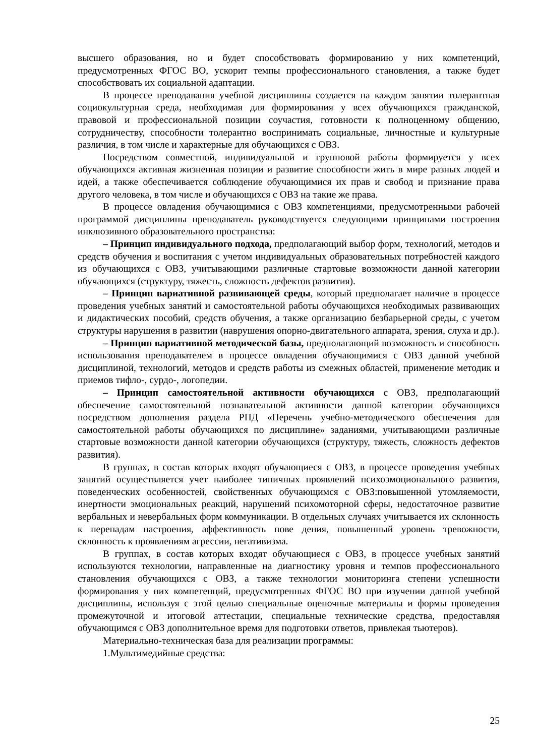высшего образования, но и будет способствовать формированию у них компетенций, предусмотренных ФГОС ВО, ускорит темпы профессионального становления, а также будет способствовать их социальной адаптации.
В процессе преподавания учебной дисциплины создается на каждом занятии толерантная социокультурная среда, необходимая для формирования у всех обучающихся гражданской, правовой и профессиональной позиции соучастия, готовности к полноценному общению, сотрудничеству, способности толерантно воспринимать социальные, личностные и культурные различия, в том числе и характерные для обучающихся с ОВЗ.
Посредством совместной, индивидуальной и групповой работы формируется у всех обучающихся активная жизненная позиции и развитие способности жить в мире разных людей и идей, а также обеспечивается соблюдение обучающимися их прав и свобод и признание права другого человека, в том числе и обучающихся с ОВЗ на такие же права.
В процессе овладения обучающимися с ОВЗ компетенциями, предусмотренными рабочей программой дисциплины преподаватель руководствуется следующими принципами построения инклюзивного образовательного пространства:
– Принцип индивидуального подхода, предполагающий выбор форм, технологий, методов и средств обучения и воспитания с учетом индивидуальных образовательных потребностей каждого из обучающихся с ОВЗ, учитывающими различные стартовые возможности данной категории обучающихся (структуру, тяжесть, сложность дефектов развития).
– Принцип вариативной развивающей среды, который предполагает наличие в процессе проведения учебных занятий и самостоятельной работы обучающихся необходимых развивающих и дидактических пособий, средств обучения, а также организацию безбарьерной среды, с учетом структуры нарушения в развитии (наврушения опорно-двигательного аппарата, зрения, слуха и др.).
– Принцип вариативной методической базы, предполагающий возможность и способность использования преподавателем в процессе овладения обучающимися с ОВЗ данной учебной дисциплиной, технологий, методов и средств работы из смежных областей, применение методик и приемов тифло-, сурдо-, логопедии.
– Принцип самостоятельной активности обучающихся с ОВЗ, предполагающий обеспечение самостоятельной познавательной активности данной категории обучающихся посредством дополнения раздела РПД «Перечень учебно-методического обеспечения для самостоятельной работы обучающихся по дисциплине» заданиями, учитывающими различные стартовые возможности данной категории обучающихся (структуру, тяжесть, сложность дефектов развития).
В группах, в состав которых входят обучающиеся с ОВЗ, в процессе проведения учебных занятий осуществляется учет наиболее типичных проявлений психоэмоционального развития, поведенческих особенностей, свойственных обучающимся с ОВЗ:повышенной утомляемости, инертности эмоциональных реакций, нарушений психомоторной сферы, недостаточное развитие вербальных и невербальных форм коммуникации. В отдельных случаях учитывается их склонность к перепадам настроения, аффективность пове дения, повышенный уровень тревожности, склонность к проявлениям агрессии, негативизма.
В группах, в состав которых входят обучающиеся с ОВЗ, в процессе учебных занятий используются технологии, направленные на диагностику уровня и темпов профессионального становления обучающихся с ОВЗ, а также технологии мониторинга степени успешности формирования у них компетенций, предусмотренных ФГОС ВО при изучении данной учебной дисциплины, используя с этой целью специальные оценочные материалы и формы проведения промежуточной и итоговой аттестации, специальные технические средства, предоставляя обучающимся с ОВЗ дополнительное время для подготовки ответов, привлекая тьютеров).
Материально-техническая база для реализации программы:
1.Мультимедийные средства:
25